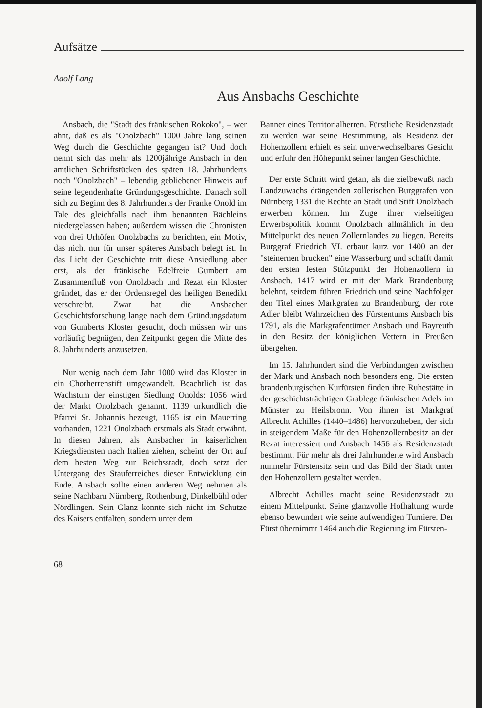Aufsätze
Adolf Lang
Aus Ansbachs Geschichte
Ansbach, die "Stadt des fränkischen Rokoko", – wer ahnt, daß es als "Onolzbach" 1000 Jahre lang seinen Weg durch die Geschichte gegangen ist? Und doch nennt sich das mehr als 1200jährige Ansbach in den amtlichen Schriftstücken des späten 18. Jahrhunderts noch "Onolzbach" – lebendig gebliebener Hinweis auf seine legendenhafte Gründungsgeschichte. Danach soll sich zu Beginn des 8. Jahrhunderts der Franke Onold im Tale des gleichfalls nach ihm benannten Bächleins niedergelassen haben; außerdem wissen die Chronisten von drei Urhöfen Onolzbachs zu berichten, ein Motiv, das nicht nur für unser späteres Ansbach belegt ist. In das Licht der Geschichte tritt diese Ansiedlung aber erst, als der fränkische Edelfreie Gumbert am Zusammenfluß von Onolzbach und Rezat ein Kloster gründet, das er der Ordensregel des heiligen Benedikt verschreibt. Zwar hat die Ansbacher Geschichtsforschung lange nach dem Gründungsdatum von Gumberts Kloster gesucht, doch müssen wir uns vorläufig begnügen, den Zeitpunkt gegen die Mitte des 8. Jahrhunderts anzusetzen.
Nur wenig nach dem Jahr 1000 wird das Kloster in ein Chorherrenstift umgewandelt. Beachtlich ist das Wachstum der einstigen Siedlung Onolds: 1056 wird der Markt Onolzbach genannt. 1139 urkundlich die Pfarrei St. Johannis bezeugt, 1165 ist ein Mauerring vorhanden, 1221 Onolzbach erstmals als Stadt erwähnt. In diesen Jahren, als Ansbacher in kaiserlichen Kriegsdiensten nach Italien ziehen, scheint der Ort auf dem besten Weg zur Reichsstadt, doch setzt der Untergang des Stauferreiches dieser Entwicklung ein Ende. Ansbach sollte einen anderen Weg nehmen als seine Nachbarn Nürnberg, Rothenburg, Dinkelbühl oder Nördlingen. Sein Glanz konnte sich nicht im Schutze des Kaisers entfalten, sondern unter dem
Banner eines Territorialherren. Fürstliche Residenzstadt zu werden war seine Bestimmung, als Residenz der Hohenzollern erhielt es sein unverwechselbares Gesicht und erfuhr den Höhepunkt seiner langen Geschichte.
Der erste Schritt wird getan, als die zielbewußt nach Landzuwachs drängenden zollerischen Burggrafen von Nürnberg 1331 die Rechte an Stadt und Stift Onolzbach erwerben können. Im Zuge ihrer vielseitigen Erwerbspolitik kommt Onolzbach allmählich in den Mittelpunkt des neuen Zollernlandes zu liegen. Bereits Burggraf Friedrich VI. erbaut kurz vor 1400 an der "steinernen brucken" eine Wasserburg und schafft damit den ersten festen Stützpunkt der Hohenzollern in Ansbach. 1417 wird er mit der Mark Brandenburg belehnt, seitdem führen Friedrich und seine Nachfolger den Titel eines Markgrafen zu Brandenburg, der rote Adler bleibt Wahrzeichen des Fürstentums Ansbach bis 1791, als die Markgrafentümer Ansbach und Bayreuth in den Besitz der königlichen Vettern in Preußen übergehen.
Im 15. Jahrhundert sind die Verbindungen zwischen der Mark und Ansbach noch besonders eng. Die ersten brandenburgischen Kurfürsten finden ihre Ruhestätte in der geschichtsträchtigen Grablege fränkischen Adels im Münster zu Heilsbronn. Von ihnen ist Markgraf Albrecht Achilles (1440–1486) hervorzuheben, der sich in steigendem Maße für den Hohenzollernbesitz an der Rezat interessiert und Ansbach 1456 als Residenzstadt bestimmt. Für mehr als drei Jahrhunderte wird Ansbach nunmehr Fürstensitz sein und das Bild der Stadt unter den Hohenzollern gestaltet werden.
Albrecht Achilles macht seine Residenzstadt zu einem Mittelpunkt. Seine glanzvolle Hofhaltung wurde ebenso bewundert wie seine aufwendigen Turniere. Der Fürst übernimmt 1464 auch die Regierung im Fürsten-
68